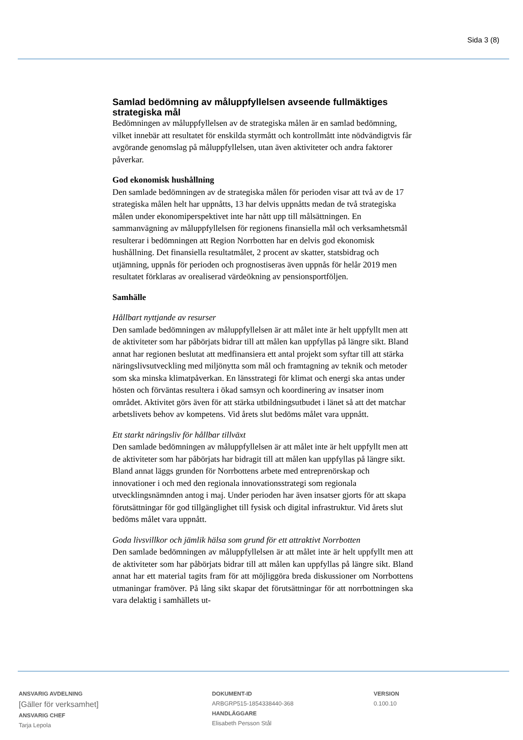Sida 3 (8)
Samlad bedömning av måluppfyllelsen avseende fullmäktiges strategiska mål
Bedömningen av måluppfyllelsen av de strategiska målen är en samlad bedömning, vilket innebär att resultatet för enskilda styrmått och kontrollmått inte nödvändigtvis får avgörande genomslag på måluppfyllelsen, utan även aktiviteter och andra faktorer påverkar.
God ekonomisk hushållning
Den samlade bedömningen av de strategiska målen för perioden visar att två av de 17 strategiska målen helt har uppnåtts, 13 har delvis uppnåtts medan de två strategiska målen under ekonomiperspektivet inte har nått upp till målsättningen. En sammanvägning av måluppfyllelsen för regionens finansiella mål och verksamhetsmål resulterar i bedömningen att Region Norrbotten har en delvis god ekonomisk hushållning. Det finansiella resultatmålet, 2 procent av skatter, statsbidrag och utjämning, uppnås för perioden och prognostiseras även uppnås för helår 2019 men resultatet förklaras av orealiserad värdeökning av pensionsportföljen.
Samhälle
Hållbart nyttjande av resurser
Den samlade bedömningen av måluppfyllelsen är att målet inte är helt uppfyllt men att de aktiviteter som har påbörjats bidrar till att målen kan uppfyllas på längre sikt. Bland annat har regionen beslutat att medfinansiera ett antal projekt som syftar till att stärka näringslivsutveckling med miljönytta som mål och framtagning av teknik och metoder som ska minska klimatpåverkan. En länsstrategi för klimat och energi ska antas under hösten och förväntas resultera i ökad samsyn och koordinering av insatser inom området. Aktivitet görs även för att stärka utbildningsutbudet i länet så att det matchar arbetslivets behov av kompetens. Vid årets slut bedöms målet vara uppnått.
Ett starkt näringsliv för hållbar tillväxt
Den samlade bedömningen av måluppfyllelsen är att målet inte är helt uppfyllt men att de aktiviteter som har påbörjats har bidragit till att målen kan uppfyllas på längre sikt. Bland annat läggs grunden för Norrbottens arbete med entreprenörskap och innovationer i och med den regionala innovationsstrategi som regionala utvecklingsnämnden antog i maj. Under perioden har även insatser gjorts för att skapa förutsättningar för god tillgänglighet till fysisk och digital infrastruktur. Vid årets slut bedöms målet vara uppnått.
Goda livsvillkor och jämlik hälsa som grund för ett attraktivt Norrbotten
Den samlade bedömningen av måluppfyllelsen är att målet inte är helt uppfyllt men att de aktiviteter som har påbörjats bidrar till att målen kan uppfyllas på längre sikt. Bland annat har ett material tagits fram för att möjliggöra breda diskussioner om Norrbottens utmaningar framöver. På lång sikt skapar det förutsättningar för att norrbottningen ska vara delaktig i samhällets ut-
ANSVARIG AVDELNING
[Gäller för verksamhet]
ANSVARIG CHEF
Tarja Lepola
DOKUMENT-ID
ARBGRP515-1854338440-368
HANDLÄGGARE
Elisabeth Persson Stål
VERSION
0.100.10